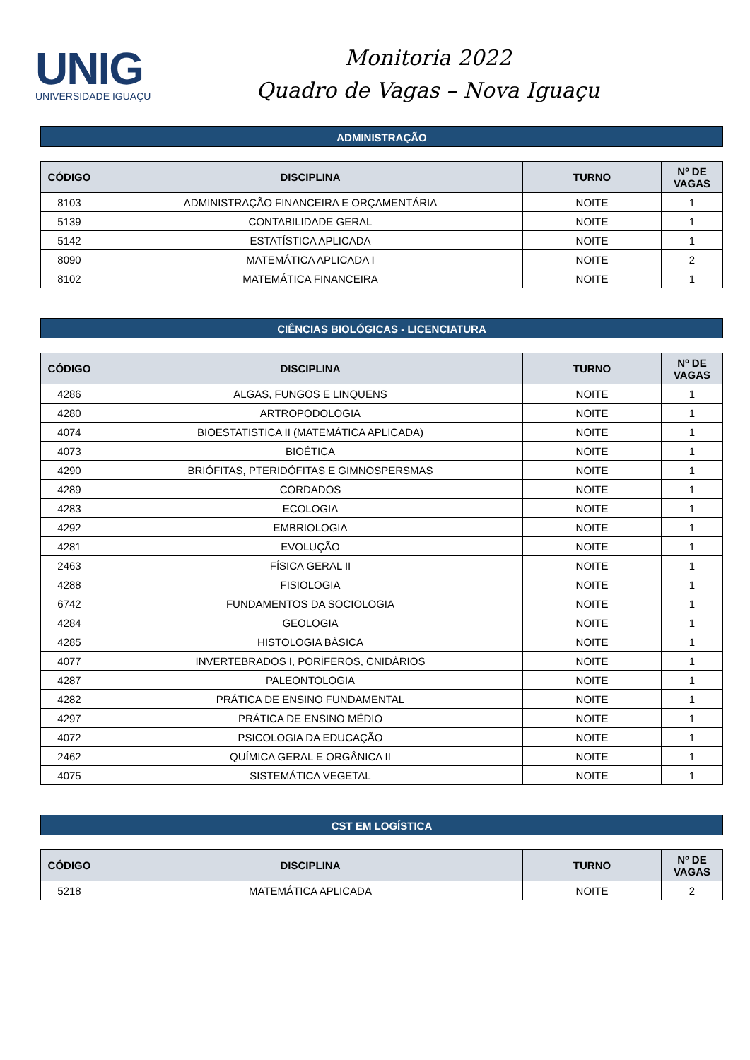UNIG
UNIVERSIDADE IGUAÇU
Monitoria 2022
Quadro de Vagas – Nova Iguaçu
ADMINISTRAÇÃO
| CÓDIGO | DISCIPLINA | TURNO | Nº DE VAGAS |
| --- | --- | --- | --- |
| 8103 | ADMINISTRAÇÃO FINANCEIRA E ORÇAMENTÁRIA | NOITE | 1 |
| 5139 | CONTABILIDADE GERAL | NOITE | 1 |
| 5142 | ESTATÍSTICA APLICADA | NOITE | 1 |
| 8090 | MATEMÁTICA APLICADA I | NOITE | 2 |
| 8102 | MATEMÁTICA FINANCEIRA | NOITE | 1 |
CIÊNCIAS BIOLÓGICAS - LICENCIATURA
| CÓDIGO | DISCIPLINA | TURNO | Nº DE VAGAS |
| --- | --- | --- | --- |
| 4286 | ALGAS, FUNGOS E LINQUENS | NOITE | 1 |
| 4280 | ARTROPODOLOGIA | NOITE | 1 |
| 4074 | BIOESTATISTICA II (MATEMÁTICA APLICADA) | NOITE | 1 |
| 4073 | BIOÉTICA | NOITE | 1 |
| 4290 | BRIÓFITAS, PTERIDÓFITAS E GIMNOSPERSMAS | NOITE | 1 |
| 4289 | CORDADOS | NOITE | 1 |
| 4283 | ECOLOGIA | NOITE | 1 |
| 4292 | EMBRIOLOGIA | NOITE | 1 |
| 4281 | EVOLUÇÃO | NOITE | 1 |
| 2463 | FÍSICA GERAL II | NOITE | 1 |
| 4288 | FISIOLOGIA | NOITE | 1 |
| 6742 | FUNDAMENTOS DA SOCIOLOGIA | NOITE | 1 |
| 4284 | GEOLOGIA | NOITE | 1 |
| 4285 | HISTOLOGIA BÁSICA | NOITE | 1 |
| 4077 | INVERTEBRADOS I, PORÍFEROS, CNIDÁRIOS | NOITE | 1 |
| 4287 | PALEONTOLOGIA | NOITE | 1 |
| 4282 | PRÁTICA DE ENSINO FUNDAMENTAL | NOITE | 1 |
| 4297 | PRÁTICA DE ENSINO MÉDIO | NOITE | 1 |
| 4072 | PSICOLOGIA DA EDUCAÇÃO | NOITE | 1 |
| 2462 | QUÍMICA GERAL E ORGÂNICA II | NOITE | 1 |
| 4075 | SISTEMÁTICA VEGETAL | NOITE | 1 |
CST EM LOGÍSTICA
| CÓDIGO | DISCIPLINA | TURNO | Nº DE VAGAS |
| --- | --- | --- | --- |
| 5218 | MATEMÁTICA APLICADA | NOITE | 2 |